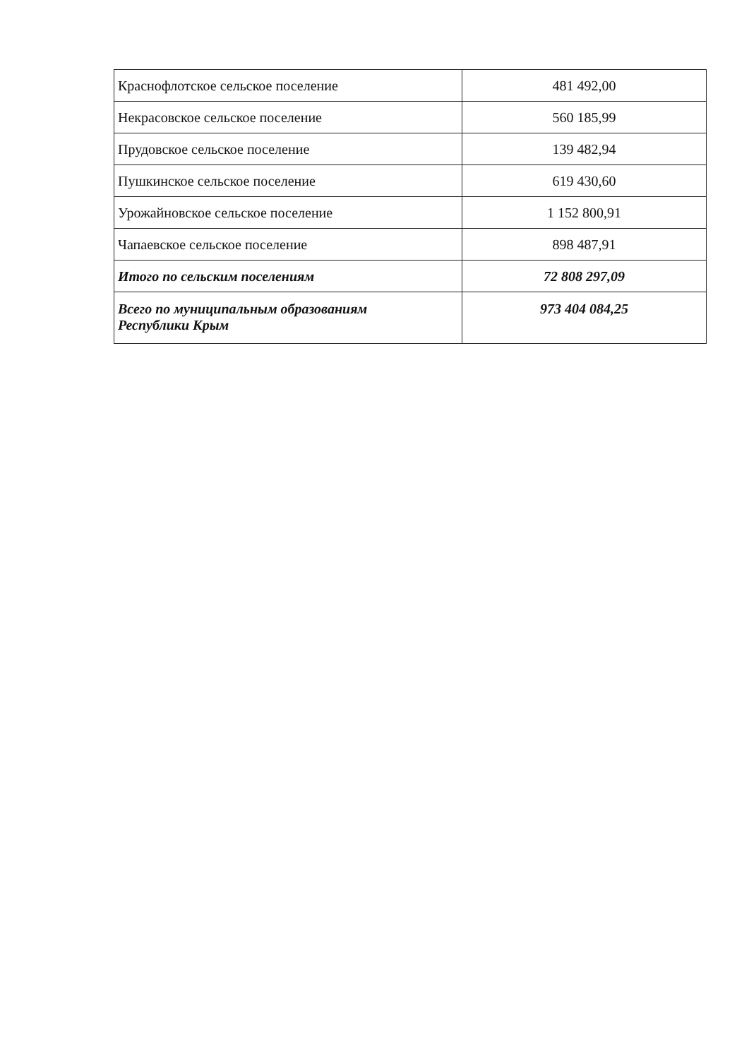| Краснофлотское сельское поселение | 481 492,00 |
| Некрасовское сельское поселение | 560 185,99 |
| Прудовское сельское поселение | 139 482,94 |
| Пушкинское сельское поселение | 619 430,60 |
| Урожайновское сельское поселение | 1 152 800,91 |
| Чапаевское сельское поселение | 898 487,91 |
| Итого по сельским поселениям | 72 808 297,09 |
| Всего по муниципальным образованиям Республики Крым | 973 404 084,25 |